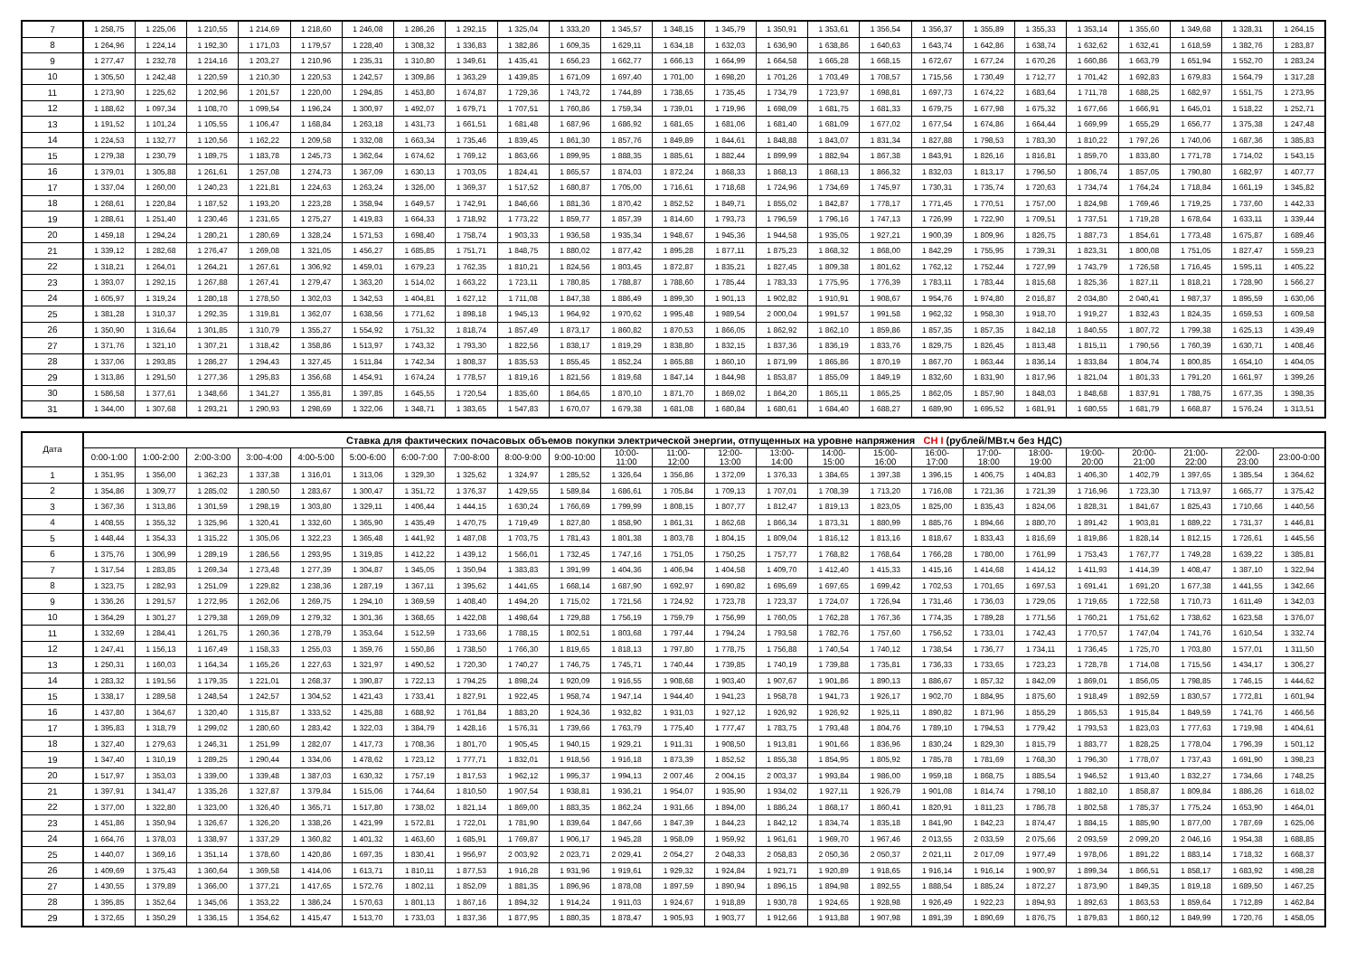| 7 | 1 258,75 | 1 225,06 | 1 210,55 | 1 214,69 | 1 218,60 | 1 246,08 | 1 286,26 | 1 292,15 | 1 325,04 | 1 333,20 | 1 345,57 | 1 348,15 | 1 345,79 | 1 350,91 | 1 353,61 | 1 356,54 | 1 356,37 | 1 355,89 | 1 355,33 | 1 353,14 | 1 355,60 | 1 349,68 | 1 328,31 | 1 264,15 |
| 8 | 1 264,96 | 1 224,14 | 1 192,30 | 1 171,03 | 1 179,57 | 1 228,40 | 1 308,32 | 1 336,83 | 1 382,86 | 1 609,35 | 1 629,11 | 1 634,18 | 1 632,03 | 1 636,90 | 1 638,86 | 1 640,63 | 1 643,74 | 1 642,86 | 1 638,74 | 1 632,62 | 1 632,41 | 1 618,59 | 1 382,76 | 1 283,87 |
| 9 | 1 277,47 | 1 232,78 | 1 214,16 | 1 203,27 | 1 210,96 | 1 235,31 | 1 310,80 | 1 349,61 | 1 435,41 | 1 656,23 | 1 662,77 | 1 666,13 | 1 664,99 | 1 664,58 | 1 665,28 | 1 668,15 | 1 672,67 | 1 677,24 | 1 670,26 | 1 660,86 | 1 663,79 | 1 651,94 | 1 552,70 | 1 283,24 |
| 10 | 1 305,50 | 1 242,48 | 1 220,59 | 1 210,30 | 1 220,53 | 1 242,57 | 1 309,86 | 1 363,29 | 1 439,85 | 1 671,09 | 1 697,40 | 1 701,00 | 1 698,20 | 1 701,26 | 1 703,49 | 1 708,57 | 1 715,56 | 1 730,49 | 1 712,77 | 1 701,42 | 1 692,83 | 1 679,83 | 1 564,79 | 1 317,28 |
| 11 | 1 273,90 | 1 225,62 | 1 202,96 | 1 201,57 | 1 220,00 | 1 294,85 | 1 453,80 | 1 674,87 | 1 729,36 | 1 743,72 | 1 744,89 | 1 738,65 | 1 735,45 | 1 734,79 | 1 723,97 | 1 698,81 | 1 697,73 | 1 674,22 | 1 683,64 | 1 711,78 | 1 688,25 | 1 682,97 | 1 551,75 | 1 273,95 |
| 12 | 1 188,62 | 1 097,34 | 1 108,70 | 1 099,54 | 1 196,24 | 1 300,97 | 1 492,07 | 1 679,71 | 1 707,51 | 1 760,86 | 1 759,34 | 1 739,01 | 1 719,96 | 1 698,09 | 1 681,75 | 1 681,33 | 1 679,75 | 1 677,98 | 1 675,32 | 1 677,66 | 1 666,91 | 1 645,01 | 1 518,22 | 1 252,71 |
| 13 | 1 191,52 | 1 101,24 | 1 105,55 | 1 106,47 | 1 168,84 | 1 263,18 | 1 431,73 | 1 661,51 | 1 681,48 | 1 687,96 | 1 686,92 | 1 681,65 | 1 681,06 | 1 681,40 | 1 681,09 | 1 677,02 | 1 677,54 | 1 674,86 | 1 664,44 | 1 669,99 | 1 655,29 | 1 656,77 | 1 375,38 | 1 247,48 |
| 14 | 1 224,53 | 1 132,77 | 1 120,56 | 1 162,22 | 1 209,58 | 1 332,08 | 1 663,34 | 1 735,46 | 1 839,45 | 1 861,30 | 1 857,76 | 1 849,89 | 1 844,61 | 1 848,88 | 1 843,07 | 1 831,34 | 1 827,88 | 1 798,53 | 1 783,30 | 1 810,22 | 1 797,26 | 1 740,06 | 1 687,36 | 1 385,83 |
| 15 | 1 279,38 | 1 230,79 | 1 189,75 | 1 183,78 | 1 245,73 | 1 362,64 | 1 674,62 | 1 769,12 | 1 863,66 | 1 899,95 | 1 888,35 | 1 885,61 | 1 882,44 | 1 899,99 | 1 882,94 | 1 867,38 | 1 843,91 | 1 826,16 | 1 816,81 | 1 859,70 | 1 833,80 | 1 771,78 | 1 714,02 | 1 543,15 |
| 16 | 1 379,01 | 1 305,88 | 1 261,61 | 1 257,08 | 1 274,73 | 1 367,09 | 1 630,13 | 1 703,05 | 1 824,41 | 1 865,57 | 1 874,03 | 1 872,24 | 1 868,33 | 1 868,13 | 1 868,13 | 1 866,32 | 1 832,03 | 1 813,17 | 1 796,50 | 1 806,74 | 1 857,05 | 1 790,80 | 1 682,97 | 1 407,77 |
| 17 | 1 337,04 | 1 260,00 | 1 240,23 | 1 221,81 | 1 224,63 | 1 263,24 | 1 326,00 | 1 369,37 | 1 517,52 | 1 680,87 | 1 705,00 | 1 716,61 | 1 718,68 | 1 724,96 | 1 734,69 | 1 745,97 | 1 730,31 | 1 735,74 | 1 720,63 | 1 734,74 | 1 764,24 | 1 718,84 | 1 661,19 | 1 345,82 |
| 18 | 1 268,61 | 1 220,84 | 1 187,52 | 1 193,20 | 1 223,28 | 1 358,94 | 1 649,57 | 1 742,91 | 1 846,66 | 1 881,36 | 1 870,42 | 1 852,52 | 1 849,71 | 1 855,02 | 1 842,87 | 1 778,17 | 1 771,45 | 1 770,51 | 1 757,00 | 1 824,98 | 1 769,46 | 1 719,25 | 1 737,60 | 1 442,33 |
| 19 | 1 288,61 | 1 251,40 | 1 230,46 | 1 231,65 | 1 275,27 | 1 419,83 | 1 664,33 | 1 718,92 | 1 773,22 | 1 859,77 | 1 857,39 | 1 814,60 | 1 793,73 | 1 796,59 | 1 796,16 | 1 747,13 | 1 726,99 | 1 722,90 | 1 709,51 | 1 737,51 | 1 719,28 | 1 678,64 | 1 633,11 | 1 339,44 |
| 20 | 1 459,18 | 1 294,24 | 1 280,21 | 1 280,69 | 1 328,24 | 1 571,53 | 1 698,40 | 1 758,74 | 1 903,33 | 1 936,58 | 1 935,34 | 1 948,67 | 1 945,36 | 1 944,58 | 1 935,05 | 1 927,21 | 1 900,39 | 1 809,96 | 1 826,75 | 1 887,73 | 1 854,61 | 1 773,48 | 1 675,87 | 1 689,46 |
| 21 | 1 339,12 | 1 282,68 | 1 276,47 | 1 269,08 | 1 321,05 | 1 456,27 | 1 685,85 | 1 751,71 | 1 848,75 | 1 880,02 | 1 877,42 | 1 895,28 | 1 877,11 | 1 875,23 | 1 868,32 | 1 868,00 | 1 842,29 | 1 755,95 | 1 739,31 | 1 823,31 | 1 800,08 | 1 751,05 | 1 827,47 | 1 559,23 |
| 22 | 1 318,21 | 1 264,01 | 1 264,21 | 1 267,61 | 1 306,92 | 1 459,01 | 1 679,23 | 1 762,35 | 1 810,21 | 1 824,56 | 1 803,45 | 1 872,87 | 1 835,21 | 1 827,45 | 1 809,38 | 1 801,62 | 1 762,12 | 1 752,44 | 1 727,99 | 1 743,79 | 1 726,58 | 1 716,45 | 1 595,11 | 1 405,22 |
| 23 | 1 393,07 | 1 292,15 | 1 267,88 | 1 267,41 | 1 279,47 | 1 363,20 | 1 514,02 | 1 663,22 | 1 723,11 | 1 780,85 | 1 788,87 | 1 788,60 | 1 785,44 | 1 783,33 | 1 775,95 | 1 776,39 | 1 783,11 | 1 783,44 | 1 815,68 | 1 825,36 | 1 827,11 | 1 818,21 | 1 728,90 | 1 566,27 |
| 24 | 1 605,97 | 1 319,24 | 1 280,18 | 1 278,50 | 1 302,03 | 1 342,53 | 1 404,81 | 1 627,12 | 1 711,08 | 1 847,38 | 1 886,49 | 1 899,30 | 1 901,13 | 1 902,82 | 1 910,91 | 1 908,67 | 1 954,76 | 1 974,80 | 2 016,87 | 2 034,80 | 2 040,41 | 1 987,37 | 1 895,59 | 1 630,06 |
| 25 | 1 381,28 | 1 310,37 | 1 292,35 | 1 319,81 | 1 362,07 | 1 638,56 | 1 771,62 | 1 898,18 | 1 945,13 | 1 964,92 | 1 970,62 | 1 995,48 | 1 989,54 | 2 000,04 | 1 991,57 | 1 991,58 | 1 962,32 | 1 958,30 | 1 918,70 | 1 919,27 | 1 832,43 | 1 824,35 | 1 659,53 | 1 609,58 |
| 26 | 1 350,90 | 1 316,64 | 1 301,85 | 1 310,79 | 1 355,27 | 1 554,92 | 1 751,32 | 1 818,74 | 1 857,49 | 1 873,17 | 1 860,82 | 1 870,53 | 1 866,05 | 1 862,92 | 1 862,10 | 1 859,86 | 1 857,35 | 1 857,35 | 1 842,18 | 1 840,55 | 1 807,72 | 1 799,38 | 1 625,13 | 1 439,49 |
| 27 | 1 371,76 | 1 321,10 | 1 307,21 | 1 318,42 | 1 358,86 | 1 513,97 | 1 743,32 | 1 793,30 | 1 822,56 | 1 838,17 | 1 819,29 | 1 838,80 | 1 832,15 | 1 837,36 | 1 836,19 | 1 833,76 | 1 829,75 | 1 826,45 | 1 813,48 | 1 815,11 | 1 790,56 | 1 760,39 | 1 630,71 | 1 408,46 |
| 28 | 1 337,06 | 1 293,85 | 1 286,27 | 1 294,43 | 1 327,45 | 1 511,84 | 1 742,34 | 1 808,37 | 1 835,53 | 1 855,45 | 1 852,24 | 1 865,88 | 1 860,10 | 1 871,99 | 1 865,86 | 1 870,19 | 1 867,70 | 1 863,44 | 1 836,14 | 1 833,84 | 1 804,74 | 1 800,85 | 1 654,10 | 1 404,05 |
| 29 | 1 313,86 | 1 291,50 | 1 277,36 | 1 295,83 | 1 356,68 | 1 454,91 | 1 674,24 | 1 778,57 | 1 819,16 | 1 821,56 | 1 819,68 | 1 847,14 | 1 844,98 | 1 853,87 | 1 855,09 | 1 849,19 | 1 832,60 | 1 831,90 | 1 817,96 | 1 821,04 | 1 801,33 | 1 791,20 | 1 661,97 | 1 399,26 |
| 30 | 1 586,58 | 1 377,61 | 1 348,66 | 1 341,27 | 1 355,81 | 1 397,85 | 1 645,55 | 1 720,54 | 1 835,60 | 1 864,65 | 1 870,10 | 1 871,70 | 1 869,02 | 1 864,20 | 1 865,11 | 1 865,25 | 1 862,05 | 1 857,90 | 1 848,03 | 1 848,68 | 1 837,91 | 1 788,75 | 1 677,35 | 1 398,35 |
| 31 | 1 344,00 | 1 307,68 | 1 293,21 | 1 290,93 | 1 298,69 | 1 322,06 | 1 348,71 | 1 383,65 | 1 547,83 | 1 670,07 | 1 679,38 | 1 681,08 | 1 680,84 | 1 680,61 | 1 684,40 | 1 688,27 | 1 689,90 | 1 695,52 | 1 681,91 | 1 680,55 | 1 681,79 | 1 668,87 | 1 576,24 | 1 313,51 |
| Дата | Ставка для фактических почасовых объемов покупки электрической энергии, отпущенных на уровне напряжения СН I (рублей/МВт.ч без НДС) | | | | | | | | | | | | | | | | | | | | | | | |
| --- | --- | --- | --- | --- | --- | --- | --- | --- | --- | --- | --- | --- | --- | --- | --- | --- | --- | --- | --- | --- | --- | --- | --- | --- |
| | 0:00-1:00 | 1:00-2:00 | 2:00-3:00 | 3:00-4:00 | 4:00-5:00 | 5:00-6:00 | 6:00-7:00 | 7:00-8:00 | 8:00-9:00 | 9:00-10:00 | 10:00- 11:00 | 11:00- 12:00 | 12:00- 13:00 | 13:00- 14:00 | 14:00- 15:00 | 15:00- 16:00 | 16:00- 17:00 | 17:00- 18:00 | 18:00- 19:00 | 19:00- 20:00 | 20:00- 21:00 | 21:00- 22:00 | 22:00- 23:00 | 23:00-0:00 |
| 1 | 1 351,95 | 1 356,00 | 1 362,23 | 1 337,38 | 1 316,01 | 1 313,06 | 1 329,30 | 1 325,62 | 1 324,97 | 1 285,52 | 1 326,64 | 1 356,86 | 1 372,09 | 1 376,33 | 1 384,65 | 1 397,38 | 1 396,15 | 1 406,75 | 1 404,83 | 1 406,30 | 1 402,79 | 1 397,65 | 1 385,54 | 1 364,62 |
| 2 | 1 354,86 | 1 309,77 | 1 285,02 | 1 280,50 | 1 283,67 | 1 300,47 | 1 351,72 | 1 376,37 | 1 429,55 | 1 589,84 | 1 686,61 | 1 705,84 | 1 709,13 | 1 707,01 | 1 708,39 | 1 713,20 | 1 716,08 | 1 721,36 | 1 721,39 | 1 716,96 | 1 723,30 | 1 713,97 | 1 665,77 | 1 375,42 |
| 3 | 1 367,36 | 1 313,86 | 1 301,59 | 1 298,19 | 1 303,80 | 1 329,11 | 1 406,44 | 1 444,15 | 1 630,24 | 1 766,69 | 1 799,99 | 1 808,15 | 1 807,77 | 1 812,47 | 1 819,13 | 1 823,05 | 1 825,00 | 1 835,43 | 1 824,06 | 1 828,31 | 1 841,67 | 1 825,43 | 1 710,66 | 1 440,56 |
| 4 | 1 408,55 | 1 355,32 | 1 325,96 | 1 320,41 | 1 332,60 | 1 365,90 | 1 435,49 | 1 470,75 | 1 719,49 | 1 827,80 | 1 858,90 | 1 861,31 | 1 862,68 | 1 866,34 | 1 873,31 | 1 880,99 | 1 885,76 | 1 894,66 | 1 880,70 | 1 891,42 | 1 903,81 | 1 889,22 | 1 731,37 | 1 446,81 |
| 5 | 1 448,44 | 1 354,33 | 1 315,22 | 1 305,06 | 1 322,23 | 1 365,48 | 1 441,92 | 1 487,08 | 1 703,75 | 1 781,43 | 1 801,38 | 1 803,78 | 1 804,15 | 1 809,04 | 1 816,12 | 1 813,16 | 1 818,67 | 1 833,43 | 1 816,69 | 1 819,86 | 1 828,14 | 1 812,15 | 1 726,61 | 1 445,56 |
| 6 | 1 375,76 | 1 306,99 | 1 289,19 | 1 286,56 | 1 293,95 | 1 319,85 | 1 412,22 | 1 439,12 | 1 566,01 | 1 732,45 | 1 747,16 | 1 751,05 | 1 750,25 | 1 757,77 | 1 768,82 | 1 768,64 | 1 766,28 | 1 780,00 | 1 761,99 | 1 753,43 | 1 767,77 | 1 749,28 | 1 639,22 | 1 385,81 |
| 7 | 1 317,54 | 1 283,85 | 1 269,34 | 1 273,48 | 1 277,39 | 1 304,87 | 1 345,05 | 1 350,94 | 1 383,83 | 1 391,99 | 1 404,36 | 1 406,94 | 1 404,58 | 1 409,70 | 1 412,40 | 1 415,33 | 1 415,16 | 1 414,68 | 1 414,12 | 1 411,93 | 1 414,39 | 1 408,47 | 1 387,10 | 1 322,94 |
| 8 | 1 323,75 | 1 282,93 | 1 251,09 | 1 229,82 | 1 238,36 | 1 287,19 | 1 367,11 | 1 395,62 | 1 441,65 | 1 668,14 | 1 687,90 | 1 692,97 | 1 690,82 | 1 695,69 | 1 697,65 | 1 699,42 | 1 702,53 | 1 701,65 | 1 697,53 | 1 691,41 | 1 691,20 | 1 677,38 | 1 441,55 | 1 342,66 |
| 9 | 1 336,26 | 1 291,57 | 1 272,95 | 1 262,06 | 1 269,75 | 1 294,10 | 1 369,59 | 1 408,40 | 1 494,20 | 1 715,02 | 1 721,56 | 1 724,92 | 1 723,78 | 1 723,37 | 1 724,07 | 1 726,94 | 1 731,46 | 1 736,03 | 1 729,05 | 1 719,65 | 1 722,58 | 1 710,73 | 1 611,49 | 1 342,03 |
| 10 | 1 364,29 | 1 301,27 | 1 279,38 | 1 269,09 | 1 279,32 | 1 301,36 | 1 368,65 | 1 422,08 | 1 498,64 | 1 729,88 | 1 756,19 | 1 759,79 | 1 756,99 | 1 760,05 | 1 762,28 | 1 767,36 | 1 774,35 | 1 789,28 | 1 771,56 | 1 760,21 | 1 751,62 | 1 738,62 | 1 623,58 | 1 376,07 |
| 11 | 1 332,69 | 1 284,41 | 1 261,75 | 1 260,36 | 1 278,79 | 1 353,64 | 1 512,59 | 1 733,66 | 1 788,15 | 1 802,51 | 1 803,68 | 1 797,44 | 1 794,24 | 1 793,58 | 1 782,76 | 1 757,60 | 1 756,52 | 1 733,01 | 1 742,43 | 1 770,57 | 1 747,04 | 1 741,76 | 1 610,54 | 1 332,74 |
| 12 | 1 247,41 | 1 156,13 | 1 167,49 | 1 158,33 | 1 255,03 | 1 359,76 | 1 550,86 | 1 738,50 | 1 766,30 | 1 819,65 | 1 818,13 | 1 797,80 | 1 778,75 | 1 756,88 | 1 740,54 | 1 740,12 | 1 738,54 | 1 736,77 | 1 734,11 | 1 736,45 | 1 725,70 | 1 703,80 | 1 577,01 | 1 311,50 |
| 13 | 1 250,31 | 1 160,03 | 1 164,34 | 1 165,26 | 1 227,63 | 1 321,97 | 1 490,52 | 1 720,30 | 1 740,27 | 1 746,75 | 1 745,71 | 1 740,44 | 1 739,85 | 1 740,19 | 1 739,88 | 1 735,81 | 1 736,33 | 1 733,65 | 1 723,23 | 1 728,78 | 1 714,08 | 1 715,56 | 1 434,17 | 1 306,27 |
| 14 | 1 283,32 | 1 191,56 | 1 179,35 | 1 221,01 | 1 268,37 | 1 390,87 | 1 722,13 | 1 794,25 | 1 898,24 | 1 920,09 | 1 916,55 | 1 908,68 | 1 903,40 | 1 907,67 | 1 901,86 | 1 890,13 | 1 886,67 | 1 857,32 | 1 842,09 | 1 869,01 | 1 856,05 | 1 798,85 | 1 746,15 | 1 444,62 |
| 15 | 1 338,17 | 1 289,58 | 1 248,54 | 1 242,57 | 1 304,52 | 1 421,43 | 1 733,41 | 1 827,91 | 1 922,45 | 1 958,74 | 1 947,14 | 1 944,40 | 1 941,23 | 1 958,78 | 1 941,73 | 1 926,17 | 1 902,70 | 1 884,95 | 1 875,60 | 1 918,49 | 1 892,59 | 1 830,57 | 1 772,81 | 1 601,94 |
| 16 | 1 437,80 | 1 364,67 | 1 320,40 | 1 315,87 | 1 333,52 | 1 425,88 | 1 688,92 | 1 761,84 | 1 883,20 | 1 924,36 | 1 932,82 | 1 931,03 | 1 927,12 | 1 926,92 | 1 926,92 | 1 925,11 | 1 890,82 | 1 871,96 | 1 855,29 | 1 865,53 | 1 915,84 | 1 849,59 | 1 741,76 | 1 466,56 |
| 17 | 1 395,83 | 1 318,79 | 1 299,02 | 1 280,60 | 1 283,42 | 1 322,03 | 1 384,79 | 1 428,16 | 1 576,31 | 1 739,66 | 1 763,79 | 1 775,40 | 1 777,47 | 1 783,75 | 1 793,48 | 1 804,76 | 1 789,10 | 1 794,53 | 1 779,42 | 1 793,53 | 1 823,03 | 1 777,63 | 1 719,98 | 1 404,61 |
| 18 | 1 327,40 | 1 279,63 | 1 246,31 | 1 251,99 | 1 282,07 | 1 417,73 | 1 708,36 | 1 801,70 | 1 905,45 | 1 940,15 | 1 929,21 | 1 911,31 | 1 908,50 | 1 913,81 | 1 901,66 | 1 836,96 | 1 830,24 | 1 829,30 | 1 815,79 | 1 883,77 | 1 828,25 | 1 778,04 | 1 796,39 | 1 501,12 |
| 19 | 1 347,40 | 1 310,19 | 1 289,25 | 1 290,44 | 1 334,06 | 1 478,62 | 1 723,12 | 1 777,71 | 1 832,01 | 1 918,56 | 1 916,18 | 1 873,39 | 1 852,52 | 1 855,38 | 1 854,95 | 1 805,92 | 1 785,78 | 1 781,69 | 1 768,30 | 1 796,30 | 1 778,07 | 1 737,43 | 1 691,90 | 1 398,23 |
| 20 | 1 517,97 | 1 353,03 | 1 339,00 | 1 339,48 | 1 387,03 | 1 630,32 | 1 757,19 | 1 817,53 | 1 962,12 | 1 995,37 | 1 994,13 | 2 007,46 | 2 004,15 | 2 003,37 | 1 993,84 | 1 986,00 | 1 959,18 | 1 868,75 | 1 885,54 | 1 946,52 | 1 913,40 | 1 832,27 | 1 734,66 | 1 748,25 |
| 21 | 1 397,91 | 1 341,47 | 1 335,26 | 1 327,87 | 1 379,84 | 1 515,06 | 1 744,64 | 1 810,50 | 1 907,54 | 1 938,81 | 1 936,21 | 1 954,07 | 1 935,90 | 1 934,02 | 1 927,11 | 1 926,79 | 1 901,08 | 1 814,74 | 1 798,10 | 1 882,10 | 1 858,87 | 1 809,84 | 1 886,26 | 1 618,02 |
| 22 | 1 377,00 | 1 322,80 | 1 323,00 | 1 326,40 | 1 365,71 | 1 517,80 | 1 738,02 | 1 821,14 | 1 869,00 | 1 883,35 | 1 862,24 | 1 931,66 | 1 894,00 | 1 886,24 | 1 868,17 | 1 860,41 | 1 820,91 | 1 811,23 | 1 786,78 | 1 802,58 | 1 785,37 | 1 775,24 | 1 653,90 | 1 464,01 |
| 23 | 1 451,86 | 1 350,94 | 1 326,67 | 1 326,20 | 1 338,26 | 1 421,99 | 1 572,81 | 1 722,01 | 1 781,90 | 1 839,64 | 1 847,66 | 1 847,39 | 1 844,23 | 1 842,12 | 1 834,74 | 1 835,18 | 1 841,90 | 1 842,23 | 1 874,47 | 1 884,15 | 1 885,90 | 1 877,00 | 1 787,69 | 1 625,06 |
| 24 | 1 664,76 | 1 378,03 | 1 338,97 | 1 337,29 | 1 360,82 | 1 401,32 | 1 463,60 | 1 685,91 | 1 769,87 | 1 906,17 | 1 945,28 | 1 958,09 | 1 959,92 | 1 961,61 | 1 969,70 | 1 967,46 | 2 013,55 | 2 033,59 | 2 075,66 | 2 093,59 | 2 099,20 | 2 046,16 | 1 954,38 | 1 688,85 |
| 25 | 1 440,07 | 1 369,16 | 1 351,14 | 1 378,60 | 1 420,86 | 1 697,35 | 1 830,41 | 1 956,97 | 2 003,92 | 2 023,71 | 2 029,41 | 2 054,27 | 2 048,33 | 2 058,83 | 2 050,36 | 2 050,37 | 2 021,11 | 2 017,09 | 1 977,49 | 1 978,06 | 1 891,22 | 1 883,14 | 1 718,32 | 1 668,37 |
| 26 | 1 409,69 | 1 375,43 | 1 360,64 | 1 369,58 | 1 414,06 | 1 613,71 | 1 810,11 | 1 877,53 | 1 916,28 | 1 931,96 | 1 919,61 | 1 929,32 | 1 924,84 | 1 921,71 | 1 920,89 | 1 918,65 | 1 916,14 | 1 916,14 | 1 900,97 | 1 899,34 | 1 866,51 | 1 858,17 | 1 683,92 | 1 498,28 |
| 27 | 1 430,55 | 1 379,89 | 1 366,00 | 1 377,21 | 1 417,65 | 1 572,76 | 1 802,11 | 1 852,09 | 1 881,35 | 1 896,96 | 1 878,08 | 1 897,59 | 1 890,94 | 1 896,15 | 1 894,98 | 1 892,55 | 1 888,54 | 1 885,24 | 1 872,27 | 1 873,90 | 1 849,35 | 1 819,18 | 1 689,50 | 1 467,25 |
| 28 | 1 395,85 | 1 352,64 | 1 345,06 | 1 353,22 | 1 386,24 | 1 570,63 | 1 801,13 | 1 867,16 | 1 894,32 | 1 914,24 | 1 911,03 | 1 924,67 | 1 918,89 | 1 930,78 | 1 924,65 | 1 928,98 | 1 926,49 | 1 922,23 | 1 894,93 | 1 892,63 | 1 863,53 | 1 859,64 | 1 712,89 | 1 462,84 |
| 29 | 1 372,65 | 1 350,29 | 1 336,15 | 1 354,62 | 1 415,47 | 1 513,70 | 1 733,03 | 1 837,36 | 1 877,95 | 1 880,35 | 1 878,47 | 1 905,93 | 1 903,77 | 1 912,66 | 1 913,88 | 1 907,98 | 1 891,39 | 1 890,69 | 1 876,75 | 1 879,83 | 1 860,12 | 1 849,99 | 1 720,76 | 1 458,05 |